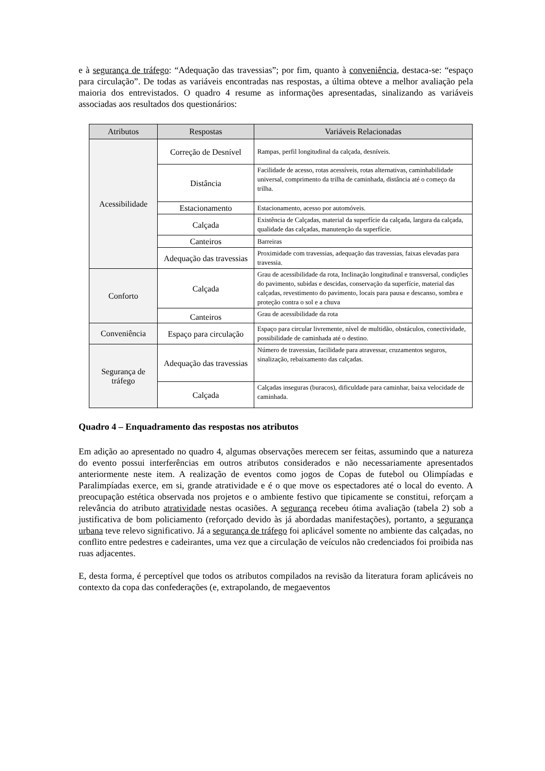e à segurança de tráfego: “Adequação das travessias”; por fim, quanto à conveniência, destaca-se: “espaço para circulação”. De todas as variáveis encontradas nas respostas, a última obteve a melhor avaliação pela maioria dos entrevistados. O quadro 4 resume as informações apresentadas, sinalizando as variáveis associadas aos resultados dos questionários:
| Atributos | Respostas | Variáveis Relacionadas |
| --- | --- | --- |
| Acessibilidade | Correção de Desnível | Rampas, perfil longitudinal da calçada, desníveis. |
| | Distância | Facilidade de acesso, rotas acessíveis, rotas alternativas, caminhabilidade universal, comprimento da trilha de caminhada, distância até o começo da trilha. |
| | Estacionamento | Estacionamento, acesso por automóveis. |
| | Calçada | Existência de Calçadas, material da superfície da calçada, largura da calçada, qualidade das calçadas, manutenção da superfície. |
| | Canteiros | Barreiras |
| | Adequação das travessias | Proximidade com travessias, adequação das travessias, faixas elevadas para travessia. |
| Conforto | Calçada | Grau de acessibilidade da rota, Inclinação longitudinal e transversal, condições do pavimento, subidas e descidas, conservação da superfície, material das calçadas, revestimento do pavimento, locais para pausa e descanso, sombra e proteção contra o sol e a chuva |
| | Canteiros | Grau de acessibilidade da rota |
| Conveniência | Espaço para circulação | Espaço para circular livremente, nível de multidão, obstáculos, conectividade, possibilidade de caminhada até o destino. |
| Segurança de tráfego | Adequação das travessias | Número de travessias, facilidade para atravessar, cruzamentos seguros, sinalização, rebaixamento das calçadas. |
| | Calçada | Calçadas inseguras (buracos), dificuldade para caminhar, baixa velocidade de caminhada. |
Quadro 4 – Enquadramento das respostas nos atributos
Em adição ao apresentado no quadro 4, algumas observações merecem ser feitas, assumindo que a natureza do evento possui interferências em outros atributos considerados e não necessariamente apresentados anteriormente neste item. A realização de eventos como jogos de Copas de futebol ou Olimpíadas e Paralimpíadas exerce, em si, grande atratividade e é o que move os espectadores até o local do evento. A preocupação estética observada nos projetos e o ambiente festivo que tipicamente se constitui, reforçam a relevância do atributo atratividade nestas ocasiões. A segurança recebeu ótima avaliação (tabela 2) sob a justificativa de bom policiamento (reforçado devido às já abordadas manifestações), portanto, a segurança urbana teve relevo significativo. Já a segurança de tráfego foi aplicável somente no ambiente das calçadas, no conflito entre pedestres e cadeirantes, uma vez que a circulação de veículos não credenciados foi proibida nas ruas adjacentes.
E, desta forma, é perceptível que todos os atributos compilados na revisão da literatura foram aplicáveis no contexto da copa das confederações (e, extrapolando, de megaeventos